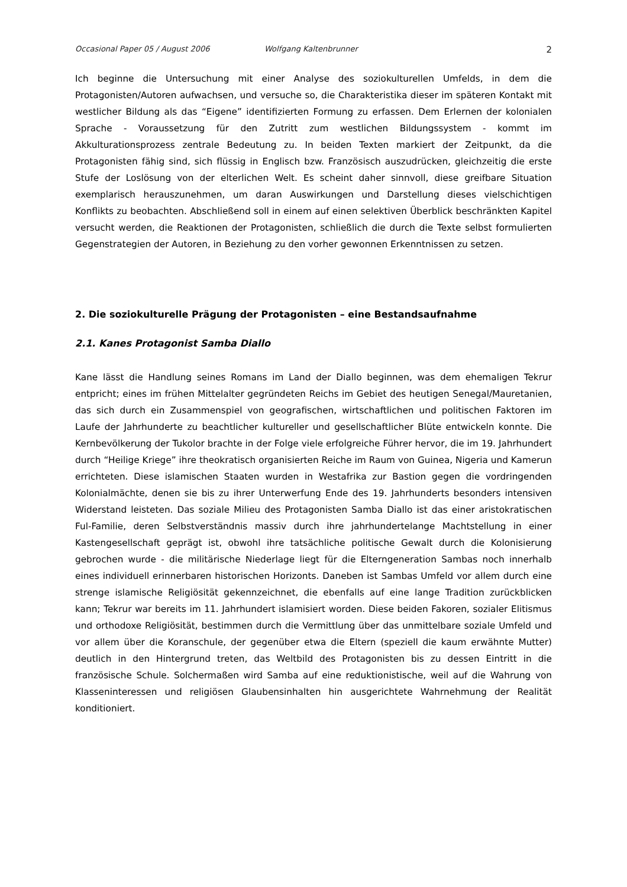Occasional Paper 05 / August 2006 Wolfgang Kaltenbrunner 2
Ich beginne die Untersuchung mit einer Analyse des soziokulturellen Umfelds, in dem die Protagonisten/Autoren aufwachsen, und versuche so, die Charakteristika dieser im späteren Kontakt mit westlicher Bildung als das “Eigene” identifizierten Formung zu erfassen. Dem Erlernen der kolonialen Sprache - Voraussetzung für den Zutritt zum westlichen Bildungssystem - kommt im Akkulturationsprozess zentrale Bedeutung zu. In beiden Texten markiert der Zeitpunkt, da die Protagonisten fähig sind, sich flüssig in Englisch bzw. Französisch auszudrücken, gleichzeitig die erste Stufe der Loslösung von der elterlichen Welt. Es scheint daher sinnvoll, diese greifbare Situation exemplarisch herauszunehmen, um daran Auswirkungen und Darstellung dieses vielschichtigen Konflikts zu beobachten. Abschließend soll in einem auf einen selektiven Überblick beschränkten Kapitel versucht werden, die Reaktionen der Protagonisten, schließlich die durch die Texte selbst formulierten Gegenstrategien der Autoren, in Beziehung zu den vorher gewonnen Erkenntnissen zu setzen.
2. Die soziokulturelle Prägung der Protagonisten – eine Bestandsaufnahme
2.1. Kanes Protagonist Samba Diallo
Kane lässt die Handlung seines Romans im Land der Diallo beginnen, was dem ehemaligen Tekrur entpricht; eines im frühen Mittelalter gegründeten Reichs im Gebiet des heutigen Senegal/Mauretanien, das sich durch ein Zusammenspiel von geografischen, wirtschaftlichen und politischen Faktoren im Laufe der Jahrhunderte zu beachtlicher kultureller und gesellschaftlicher Blüte entwickeln konnte. Die Kernbevölkerung der Tukolor brachte in der Folge viele erfolgreiche Führer hervor, die im 19. Jahrhundert durch “Heilige Kriege” ihre theokratisch organisierten Reiche im Raum von Guinea, Nigeria und Kamerun errichteten. Diese islamischen Staaten wurden in Westafrika zur Bastion gegen die vordringenden Kolonialmächte, denen sie bis zu ihrer Unterwerfung Ende des 19. Jahrhunderts besonders intensiven Widerstand leisteten. Das soziale Milieu des Protagonisten Samba Diallo ist das einer aristokratischen Ful-Familie, deren Selbstverständnis massiv durch ihre jahrhundertelange Machtstellung in einer Kastengesellschaft geprägt ist, obwohl ihre tatsächliche politische Gewalt durch die Kolonisierung gebrochen wurde - die militärische Niederlage liegt für die Elterngeneration Sambas noch innerhalb eines individuell erinnerbaren historischen Horizonts. Daneben ist Sambas Umfeld vor allem durch eine strenge islamische Religiösität gekennzeichnet, die ebenfalls auf eine lange Tradition zurückblicken kann; Tekrur war bereits im 11. Jahrhundert islamisiert worden. Diese beiden Fakoren, sozialer Elitismus und orthodoxe Religiösität, bestimmen durch die Vermittlung über das unmittelbare soziale Umfeld und vor allem über die Koranschule, der gegenüber etwa die Eltern (speziell die kaum erwähnte Mutter) deutlich in den Hintergrund treten, das Weltbild des Protagonisten bis zu dessen Eintritt in die französische Schule. Solchermaßen wird Samba auf eine reduktionistische, weil auf die Wahrung von Klasseninteressen und religiösen Glaubensinhalten hin ausgerichtete Wahrnehmung der Realität konditioniert.